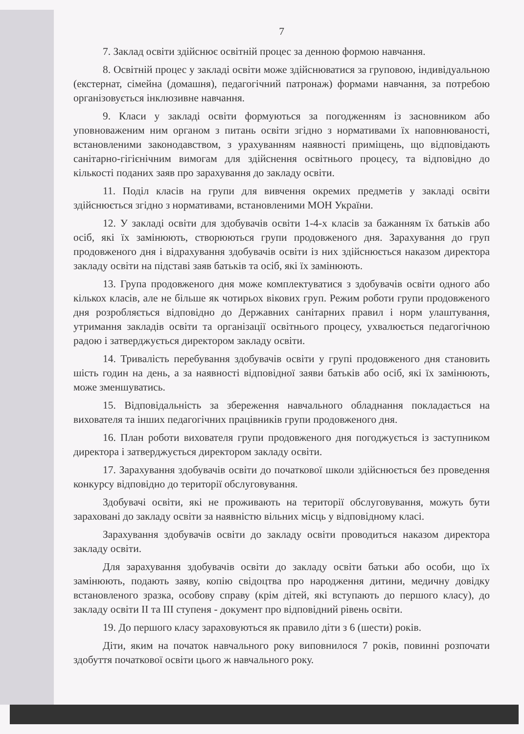7
7. Заклад освіти здійснює освітній процес за денною формою навчання.
8. Освітній процес у закладі освіти може здійснюватися за груповою, індивідуальною (екстернат, сімейна (домашня), педагогічний патронаж) формами навчання, за потребою організовується інклюзивне навчання.
9. Класи у закладі освіти формуються за погодженням із засновником або уповноваженим ним органом з питань освіти згідно з нормативами їх наповнюваності, встановленими законодавством, з урахуванням наявності приміщень, що відповідають санітарно-гігієнічним вимогам для здійснення освітнього процесу, та відповідно до кількості поданих заяв про зарахування до закладу освіти.
11. Поділ класів на групи для вивчення окремих предметів у закладі освіти здійснюється згідно з нормативами, встановленими МОН України.
12. У закладі освіти для здобувачів освіти 1-4-х класів за бажанням їх батьків або осіб, які їх замінюють, створюються групи продовженого дня. Зарахування до груп продовженого дня і відрахування здобувачів освіти із них здійснюється наказом директора закладу освіти на підставі заяв батьків та осіб, які їх замінюють.
13. Група продовженого дня може комплектуватися з здобувачів освіти одного або кількох класів, але не більше як чотирьох вікових груп. Режим роботи групи продовженого дня розробляється відповідно до Державних санітарних правил і норм улаштування, утримання закладів освіти та організації освітнього процесу, ухвалюється педагогічною радою і затверджується директором закладу освіти.
14. Тривалість перебування здобувачів освіти у групі продовженого дня становить шість годин на день, а за наявності відповідної заяви батьків або осіб, які їх замінюють, може зменшуватись.
15. Відповідальність за збереження навчального обладнання покладається на вихователя та інших педагогічних працівників групи продовженого дня.
16. План роботи вихователя групи продовженого дня погоджується із заступником директора і затверджується директором закладу освіти.
17. Зарахування здобувачів освіти до початкової школи здійснюється без проведення конкурсу відповідно до території обслуговування.
Здобувачі освіти, які не проживають на території обслуговування, можуть бути зараховані до закладу освіти за наявністю вільних місць у відповідному класі.
Зарахування здобувачів освіти до закладу освіти проводиться наказом директора закладу освіти.
Для зарахування здобувачів освіти до закладу освіти батьки або особи, що їх замінюють, подають заяву, копію свідоцтва про народження дитини, медичну довідку встановленого зразка, особову справу (крім дітей, які вступають до першого класу), до закладу освіти II та III ступеня - документ про відповідний рівень освіти.
19. До першого класу зараховуються як правило діти з 6 (шести) років.
Діти, яким на початок навчального року виповнилося 7 років, повинні розпочати здобуття початкової освіти цього ж навчального року.